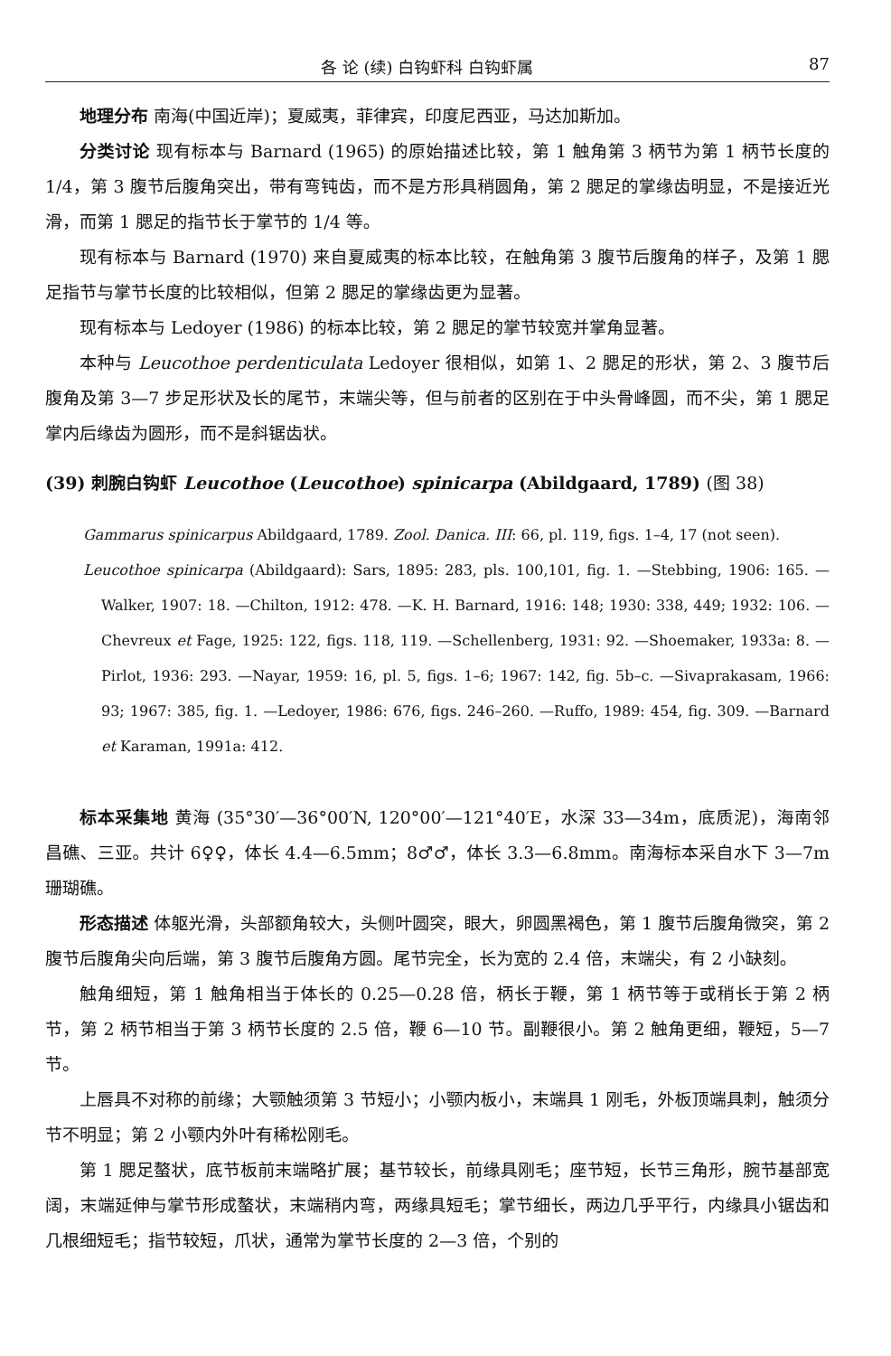各 论 (续) 白钩虾科 白钩虾属 87
地理分布 南海(中国近岸)；夏威夷，菲律宾，印度尼西亚，马达加斯加。
分类讨论 现有标本与 Barnard (1965) 的原始描述比较，第 1 触角第 3 柄节为第 1 柄节长度的 1/4，第 3 腹节后腹角突出，带有弯钝齿，而不是方形具稍圆角，第 2 腮足的掌缘齿明显，不是接近光滑，而第 1 腮足的指节长于掌节的 1/4 等。
现有标本与 Barnard (1970) 来自夏威夷的标本比较，在触角第 3 腹节后腹角的样子，及第 1 腮足指节与掌节长度的比较相似，但第 2 腮足的掌缘齿更为显著。
现有标本与 Ledoyer (1986) 的标本比较，第 2 腮足的掌节较宽并掌角显著。
本种与 Leucothoe perdenticulata Ledoyer 很相似，如第 1、2 腮足的形状，第 2、3 腹节后腹角及第 3—7 步足形状及长的尾节，末端尖等，但与前者的区别在于中头骨峰圆，而不尖，第 1 腮足掌内后缘齿为圆形，而不是斜锯齿状。
(39) 刺腕白钩虾 Leucothoe (Leucothoe) spinicarpa (Abildgaard, 1789) (图 38)
Gammarus spinicarpus Abildgaard, 1789. Zool. Danica. III: 66, pl. 119, figs. 1–4, 17 (not seen).
Leucothoe spinicarpa (Abildgaard): Sars, 1895: 283, pls. 100,101, fig. 1. —Stebbing, 1906: 165. —Walker, 1907: 18. —Chilton, 1912: 478. —K. H. Barnard, 1916: 148; 1930: 338, 449; 1932: 106. —Chevreux et Fage, 1925: 122, figs. 118, 119. —Schellenberg, 1931: 92. —Shoemaker, 1933a: 8. —Pirlot, 1936: 293. —Nayar, 1959: 16, pl. 5, figs. 1–6; 1967: 142, fig. 5b–c. —Sivaprakasam, 1966: 93; 1967: 385, fig. 1. —Ledoyer, 1986: 676, figs. 246–260. —Ruffo, 1989: 454, fig. 309. —Barnard et Karaman, 1991a: 412.
标本采集地 黄海 (35°30′—36°00′N, 120°00′—121°40′E，水深 33—34m，底质泥)，海南邻昌礁、三亚。共计 6♀♀，体长 4.4—6.5mm；8♂♂，体长 3.3—6.8mm。南海标本采自水下 3—7m 珊瑚礁。
形态描述 体躯光滑，头部额角较大，头侧叶圆突，眼大，卵圆黑褐色，第 1 腹节后腹角微突，第 2 腹节后腹角尖向后端，第 3 腹节后腹角方圆。尾节完全，长为宽的 2.4 倍，末端尖，有 2 小缺刻。
触角细短，第 1 触角相当于体长的 0.25—0.28 倍，柄长于鞭，第 1 柄节等于或稍长于第 2 柄节，第 2 柄节相当于第 3 柄节长度的 2.5 倍，鞭 6—10 节。副鞭很小。第 2 触角更细，鞭短，5—7 节。
上唇具不对称的前缘；大颚触须第 3 节短小；小颚内板小，末端具 1 刚毛，外板顶端具刺，触须分节不明显；第 2 小颚内外叶有稀松刚毛。
第 1 腮足螯状，底节板前末端略扩展；基节较长，前缘具刚毛；座节短，长节三角形，腕节基部宽阔，末端延伸与掌节形成螯状，末端稍内弯，两缘具短毛；掌节细长，两边几乎平行，内缘具小锯齿和几根细短毛；指节较短，爪状，通常为掌节长度的 2—3 倍，个别的